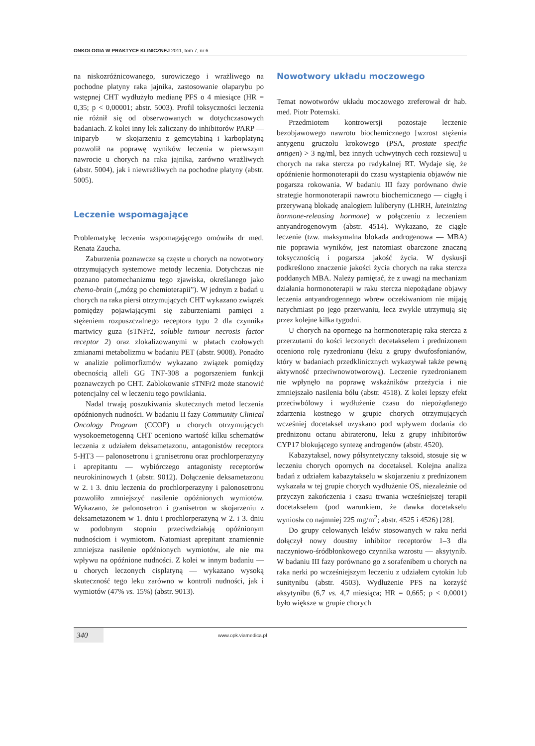ONKOLOGIA W PRAKTYCE KLINICZNEJ 2011, tom 7, nr 6
na niskozróżnicowanego, surowiczego i wrażliwego na pochodne platyny raka jajnika, zastosowanie olaparybu po wstępnej CHT wydłużyło medianę PFS o 4 miesiące (HR = 0,35; p < 0,00001; abstr. 5003). Profil toksyczności leczenia nie różnił się od obserwowanych w dotychczasowych badaniach. Z kolei inny lek zaliczany do inhibitorów PARP — iniparyb — w skojarzeniu z gemcytabiną i karboplatyną pozwolił na poprawę wyników leczenia w pierwszym nawrocie u chorych na raka jajnika, zarówno wrażliwych (abstr. 5004), jak i niewrażliwych na pochodne platyny (abstr. 5005).
Leczenie wspomagające
Problematykę leczenia wspomagającego omówiła dr med. Renata Zaucha.
Zaburzenia poznawcze są częste u chorych na nowotwory otrzymujących systemowe metody leczenia. Dotychczas nie poznano patomechanizmu tego zjawiska, określanego jako chemo-brain („mózg po chemioterapii”). W jednym z badań u chorych na raka piersi otrzymujących CHT wykazano związek pomiędzy pojawiającymi się zaburzeniami pamięci a stężeniem rozpuszczalnego receptora typu 2 dla czynnika martwicy guza (sTNFr2, soluble tumour necrosis factor receptor 2) oraz zlokalizowanymi w płatach czołowych zmianami metabolizmu w badaniu PET (abstr. 9008). Ponadto w analizie polimorfizmów wykazano związek pomiędzy obecnością alleli GG TNF-308 a pogorszeniem funkcji poznawczych po CHT. Zablokowanie sTNFr2 może stanowić potencjalny cel w leczeniu tego powikłania.
Nadal trwają poszukiwania skutecznych metod leczenia opóźnionych nudności. W badaniu II fazy Community Clinical Oncology Program (CCOP) u chorych otrzymujących wysokoemetogenną CHT oceniono wartość kilku schematów leczenia z udziałem deksametazonu, antagonistów receptora 5-HT3 — palonosetronu i granisetronu oraz prochlorperazyny i aprepitantu — wybiórczego antagonisty receptorów neurokininowych 1 (abstr. 9012). Dołączenie deksametazonu w 2. i 3. dniu leczenia do prochlorperazyny i palonosetronu pozwoliło zmniejszyć nasilenie opóźnionych wymiotów. Wykazano, że palonosetron i granisetron w skojarzeniu z deksametazonem w 1. dniu i prochlorperazyną w 2. i 3. dniu w podobnym stopniu przeciwdziałają opóźnionym nudnościom i wymiotom. Natomiast aprepitant znamiennie zmniejsza nasilenie opóźnionych wymiotów, ale nie ma wpływu na opóźnione nudności. Z kolei w innym badaniu — u chorych leczonych cisplatyną — wykazano wysoką skuteczność tego leku zarówno w kontroli nudności, jak i wymiotów (47% vs. 15%) (abstr. 9013).
Nowotwory układu moczowego
Temat nowotworów układu moczowego zreferował dr hab. med. Piotr Potemski.
Przedmiotem kontrowersji pozostaje leczenie bezobjawowego nawrotu biochemicznego [wzrost stężenia antygenu gruczołu krokowego (PSA, prostate specific antigen) > 3 ng/ml, bez innych uchwytnych cech rozsiewu] u chorych na raka stercza po radykalnej RT. Wydaje się, że opóźnienie hormonoterapii do czasu wystąpienia objawów nie pogarsza rokowania. W badaniu III fazy porównano dwie strategie hormonoterapii nawrotu biochemicznego — ciągłą i przerywaną blokadę analogiem luliberyny (LHRH, luteinizing hormone-releasing hormone) w połączeniu z leczeniem antyandrogenowym (abstr. 4514). Wykazano, że ciągłe leczenie (tzw. maksymalna blokada androgenowa — MBA) nie poprawia wyników, jest natomiast obarczone znaczną toksycznością i pogarsza jakość życia. W dyskusji podkreślono znaczenie jakości życia chorych na raka stercza poddanych MBA. Należy pamiętać, że z uwagi na mechanizm działania hormonoterapii w raku stercza niepożądane objawy leczenia antyandrogennego wbrew oczekiwaniom nie mijają natychmiast po jego przerwaniu, lecz zwykle utrzymują się przez kolejne kilka tygodni.
U chorych na opornego na hormonoterapię raka stercza z przerzutami do kości leczonych decetakselem i prednizonem oceniono rolę ryzedronianu (leku z grupy dwufosfonianów, który w badaniach przedklinicznych wykazywał także pewną aktywność przeciwnowotworową). Leczenie ryzedronianem nie wpłynęło na poprawę wskaźników przeżycia i nie zmniejszało nasilenia bólu (abstr. 4518). Z kolei lepszy efekt przeciwbólowy i wydłużenie czasu do niepożądanego zdarzenia kostnego w grupie chorych otrzymujących wcześniej docetaksel uzyskano pod wpływem dodania do prednizonu octanu abirateronu, leku z grupy inhibitorów CYP17 blokującego syntezę androgenów (abstr. 4520).
Kabazytaksel, nowy półsyntetyczny taksoid, stosuje się w leczeniu chorych opornych na docetaksel. Kolejna analiza badań z udziałem kabazytakselu w skojarzeniu z prednizonem wykazała w tej grupie chorych wydłużenie OS, niezależnie od przyczyn zakończenia i czasu trwania wcześniejszej terapii docetakselem (pod warunkiem, że dawka docetakselu wyniosła co najmniej 225 mg/m<sup>2</sup>; abstr. 4525 i 4526) [28].
Do grupy celowanych leków stosowanych w raku nerki dołączył nowy doustny inhibitor receptorów 1–3 dla naczyniowo-śródbłonkowego czynnika wzrostu — aksytynib. W badaniu III fazy porównano go z sorafenibem u chorych na raka nerki po wcześniejszym leczeniu z udziałem cytokin lub sunitynibu (abstr. 4503). Wydłużenie PFS na korzyść aksytynibu (6,7 vs. 4,7 miesiąca; HR = 0,665; p < 0,0001) było większe w grupie chorych
340
www.opk.viamedica.pl